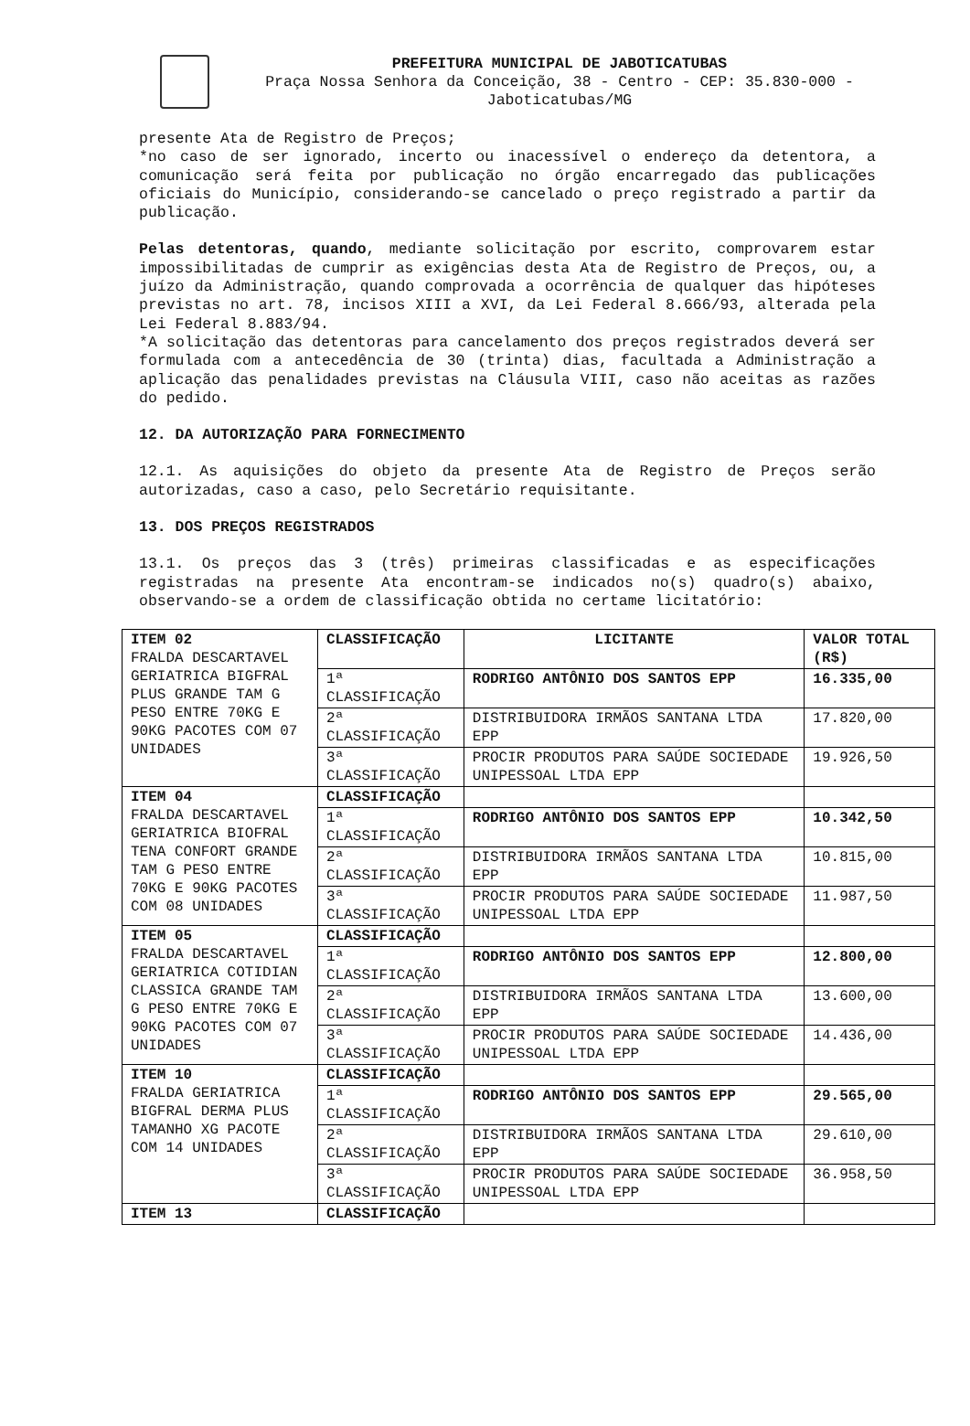PREFEITURA MUNICIPAL DE JABOTICATUBAS
Praça Nossa Senhora da Conceição, 38 - Centro - CEP: 35.830-000 - Jaboticatubas/MG
presente Ata de Registro de Preços;
*no caso de ser ignorado, incerto ou inacessível o endereço da detentora, a comunicação será feita por publicação no órgão encarregado das publicações oficiais do Município, considerando-se cancelado o preço registrado a partir da publicação.
Pelas detentoras, quando, mediante solicitação por escrito, comprovarem estar impossibilitadas de cumprir as exigências desta Ata de Registro de Preços, ou, a juízo da Administração, quando comprovada a ocorrência de qualquer das hipóteses previstas no art. 78, incisos XIII a XVI, da Lei Federal 8.666/93, alterada pela Lei Federal 8.883/94.
*A solicitação das detentoras para cancelamento dos preços registrados deverá ser formulada com a antecedência de 30 (trinta) dias, facultada a Administração a aplicação das penalidades previstas na Cláusula VIII, caso não aceitas as razões do pedido.
12. DA AUTORIZAÇÃO PARA FORNECIMENTO
12.1. As aquisições do objeto da presente Ata de Registro de Preços serão autorizadas, caso a caso, pelo Secretário requisitante.
13. DOS PREÇOS REGISTRADOS
13.1. Os preços das 3 (três) primeiras classificadas e as especificações registradas na presente Ata encontram-se indicados no(s) quadro(s) abaixo, observando-se a ordem de classificação obtida no certame licitatório:
| ITEM 02 FRALDA DESCARTAVEL GERIATRICA BIGFRAL PLUS GRANDE TAM G PESO ENTRE 70KG E 90KG PACOTES COM 07 UNIDADES | CLASSIFICAÇÃO | LICITANTE | VALOR TOTAL (R$) |
| | 1ª CLASSIFICAÇÃO | RODRIGO ANTÔNIO DOS SANTOS EPP | 16.335,00 |
| | 2ª CLASSIFICAÇÃO | DISTRIBUIDORA IRMÃOS SANTANA LTDA EPP | 17.820,00 |
| | 3ª CLASSIFICAÇÃO | PROCIR PRODUTOS PARA SAÚDE SOCIEDADE UNIPESSOAL LTDA EPP | 19.926,50 |
| ITEM 04 FRALDA DESCARTAVEL GERIATRICA BIOFRAL TENA CONFORT GRANDE TAM G PESO ENTRE 70KG E 90KG PACOTES COM 08 UNIDADES | CLASSIFICAÇÃO | | |
| | 1ª CLASSIFICAÇÃO | RODRIGO ANTÔNIO DOS SANTOS EPP | 10.342,50 |
| | 2ª CLASSIFICAÇÃO | DISTRIBUIDORA IRMÃOS SANTANA LTDA EPP | 10.815,00 |
| | 3ª CLASSIFICAÇÃO | PROCIR PRODUTOS PARA SAÚDE SOCIEDADE UNIPESSOAL LTDA EPP | 11.987,50 |
| ITEM 05 FRALDA DESCARTAVEL GERIATRICA COTIDIAN CLASSICA GRANDE TAM G PESO ENTRE 70KG E 90KG PACOTES COM 07 UNIDADES | CLASSIFICAÇÃO | | |
| | 1ª CLASSIFICAÇÃO | RODRIGO ANTÔNIO DOS SANTOS EPP | 12.800,00 |
| | 2ª CLASSIFICAÇÃO | DISTRIBUIDORA IRMÃOS SANTANA LTDA EPP | 13.600,00 |
| | 3ª CLASSIFICAÇÃO | PROCIR PRODUTOS PARA SAÚDE SOCIEDADE UNIPESSOAL LTDA EPP | 14.436,00 |
| ITEM 10 FRALDA GERIATRICA BIGFRAL DERMA PLUS TAMANHO XG PACOTE COM 14 UNIDADES | CLASSIFICAÇÃO | | |
| | 1ª CLASSIFICAÇÃO | RODRIGO ANTÔNIO DOS SANTOS EPP | 29.565,00 |
| | 2ª CLASSIFICAÇÃO | DISTRIBUIDORA IRMÃOS SANTANA LTDA EPP | 29.610,00 |
| | 3ª CLASSIFICAÇÃO | PROCIR PRODUTOS PARA SAÚDE SOCIEDADE UNIPESSOAL LTDA EPP | 36.958,50 |
| ITEM 13 | CLASSIFICAÇÃO | | |